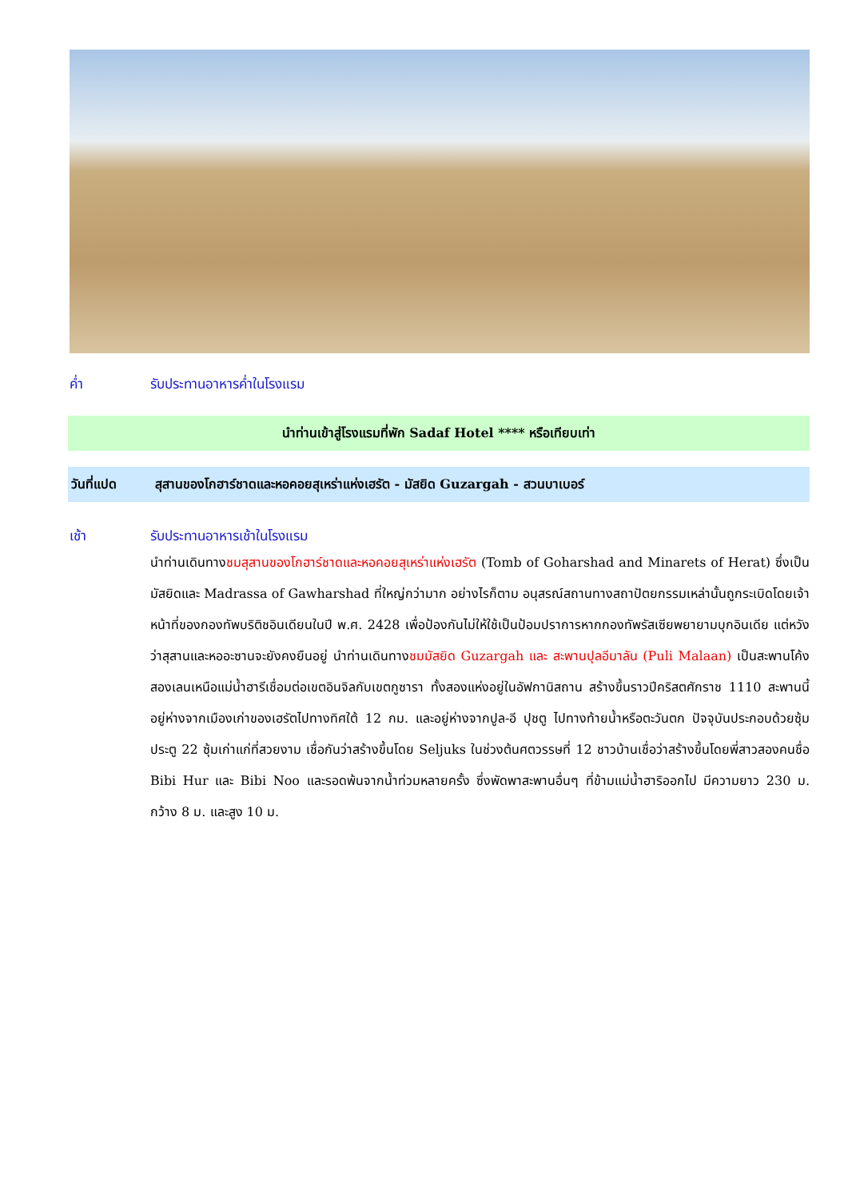ค่ำ รับประทานอาหารค่ำในโรงแรม
นำท่านเข้าสู่โรงแรมที่พัก Sadaf Hotel **** หรือเทียบเท่า
วันที่แปด สุสานของโกฮาร์ชาดและหอคอยสุเหร่าแห่งเฮรัต - มัสยิด Guzargah - สวนบาเบอร์
เช้า รับประทานอาหารเช้าในโรงแรม
นำท่านเดินทางชมสุสานของโกฮาร์ชาดและหอคอยสุเหร่าแห่งเฮรัต (Tomb of Goharshad and Minarets of Herat) ซึ่งเป็นมัสยิดและ Madrassa of Gawharshad ที่ใหญ่กว่ามาก อย่างไรก็ตาม อนุสรณ์สถานทางสถาปัตยกรรมเหล่านั้นถูกระเบิดโดยเจ้าหน้าที่ของกองทัพบริติชอินเดียนในปี พ.ศ. 2428 เพื่อป้องกันไม่ให้ใช้เป็นป้อมปราการหากกองทัพรัสเซียพยายามบุกอินเดีย แต่หวังว่าสุสานและหออะซานจะยังคงยืนอยู่ นำท่านเดินทางชมมัสยิด Guzargah และ สะพานปุลอีมาลัน (Puli Malaan) เป็นสะพานโค้งสองเลนเหนือแม่น้ำฮารีเชื่อมต่อเขตอินจิลกับเขตกูซารา ทั้งสองแห่งอยู่ในอัฟกานิสถาน สร้างขึ้นราวปีคริสตศักราช 1110 สะพานนี้อยู่ห่างจากเมืองเก่าของเฮรัตไปทางทิศใต้ 12 กม. และอยู่ห่างจากปูล-อี ปุชตู ไปทางท้ายน้ำหรือตะวันตก ปัจจุบันประกอบด้วยซุ้มประตู 22 ซุ้มเก่าแก่ที่สวยงาม เชื่อกันว่าสร้างขึ้นโดย Seljuks ในช่วงต้นศตวรรษที่ 12 ชาวบ้านเชื่อว่าสร้างขึ้นโดยพี่สาวสองคนชื่อ Bibi Hur และ Bibi Noo และรอดพ้นจากน้ำท่วมหลายครั้ง ซึ่งพัดพาสะพานอื่นๆ ที่ข้ามแม่น้ำฮาริออกไป มีความยาว 230 ม. กว้าง 8 ม. และสูง 10 ม.